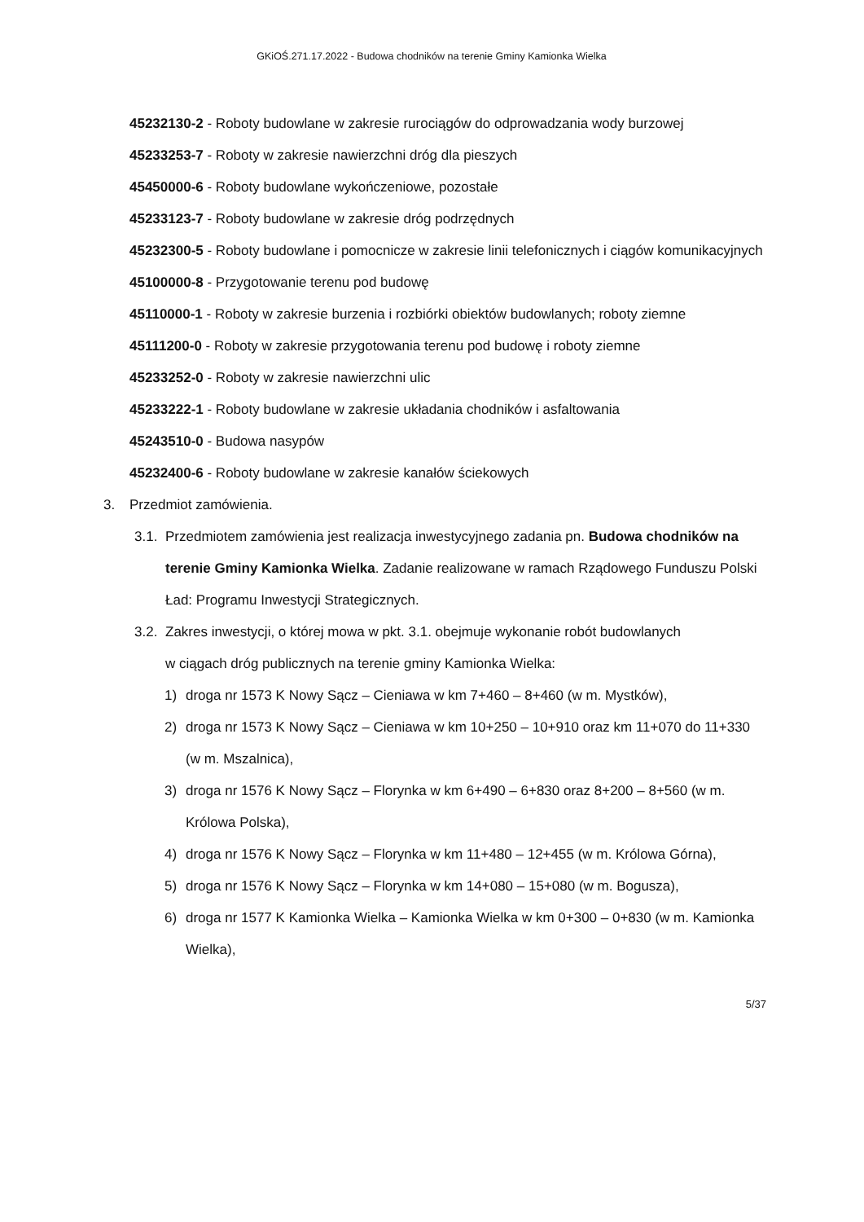GKiOŚ.271.17.2022 - Budowa chodników na terenie Gminy Kamionka Wielka
45232130-2 - Roboty budowlane w zakresie rurociągów do odprowadzania wody burzowej
45233253-7 - Roboty w zakresie nawierzchni dróg dla pieszych
45450000-6 - Roboty budowlane wykończeniowe, pozostałe
45233123-7 - Roboty budowlane w zakresie dróg podrzędnych
45232300-5 - Roboty budowlane i pomocnicze w zakresie linii telefonicznych i ciągów komunikacyjnych
45100000-8 - Przygotowanie terenu pod budowę
45110000-1 - Roboty w zakresie burzenia i rozbiórki obiektów budowlanych; roboty ziemne
45111200-0 - Roboty w zakresie przygotowania terenu pod budowę i roboty ziemne
45233252-0 - Roboty w zakresie nawierzchni ulic
45233222-1 - Roboty budowlane w zakresie układania chodników i asfaltowania
45243510-0 - Budowa nasypów
45232400-6 - Roboty budowlane w zakresie kanałów ściekowych
3. Przedmiot zamówienia.
3.1. Przedmiotem zamówienia jest realizacja inwestycyjnego zadania pn. Budowa chodników na terenie Gminy Kamionka Wielka. Zadanie realizowane w ramach Rządowego Funduszu Polski Ład: Programu Inwestycji Strategicznych.
3.2. Zakres inwestycji, o której mowa w pkt. 3.1. obejmuje wykonanie robót budowlanych
w ciągach dróg publicznych na terenie gminy Kamionka Wielka:
1) droga nr 1573 K Nowy Sącz – Cieniawa w km 7+460 – 8+460 (w m. Mystków),
2) droga nr 1573 K Nowy Sącz – Cieniawa w km 10+250 – 10+910 oraz km 11+070 do 11+330 (w m. Mszalnica),
3) droga nr 1576 K Nowy Sącz – Florynka w km 6+490 – 6+830 oraz 8+200 – 8+560 (w m. Królowa Polska),
4) droga nr 1576 K Nowy Sącz – Florynka w km 11+480 – 12+455 (w m. Królowa Górna),
5) droga nr 1576 K Nowy Sącz – Florynka w km 14+080 – 15+080 (w m. Bogusza),
6) droga nr 1577 K Kamionka Wielka – Kamionka Wielka w km 0+300 – 0+830 (w m. Kamionka Wielka),
5/37